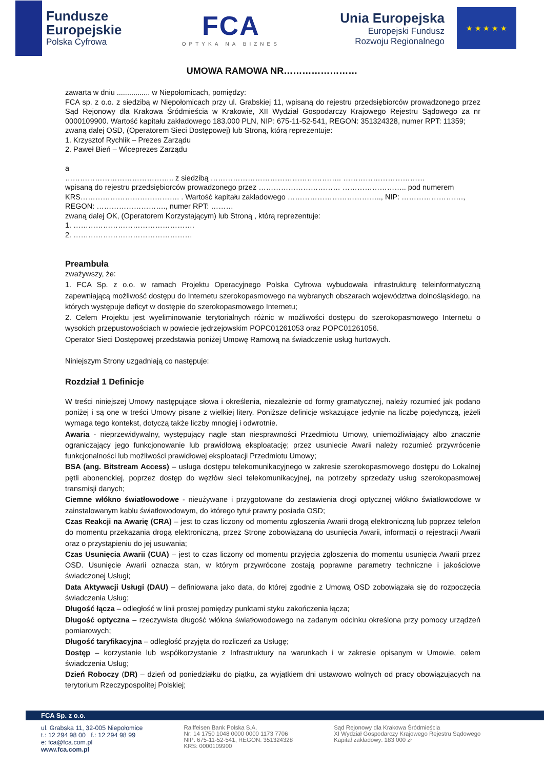Fundusze
Europejskie
Polska Cyfrowa
FCA
OPTYKA NA BIZNES
Unia Europejska
Europejski Fundusz
Rozwoju Regionalnego
★ ★ ★ ★ ★
UMOWA RAMOWA NR……………………
zawarta w dniu ................ w Niepołomicach, pomiędzy:
FCA sp. z o.o. z siedzibą w Niepołomicach przy ul. Grabskiej 11, wpisaną do rejestru przedsiębiorców prowadzonego przez Sąd Rejonowy dla Krakowa Śródmieścia w Krakowie, XII Wydział Gospodarczy Krajowego Rejestru Sądowego za nr 0000109900. Wartość kapitału zakładowego 183.000 PLN, NIP: 675-11-52-541, REGON: 351324328, numer RPT: 11359;
zwaną dalej OSD, (Operatorem Sieci Dostępowej) lub Stroną, którą reprezentuje:
1. Krzysztof Rychlik – Prezes Zarządu
2. Paweł Bień – Wiceprezes Zarządu
a
…………………………………….. z siedzibą …………………………………………….. ……………………………
wpisaną do rejestru przedsiębiorców prowadzonego przez …………………………… …………………….. pod numerem KRS…………………………………. . Wartość kapitału zakładowego ……………………………….., NIP: ……………………., REGON: ………………………., numer RPT: ………
zwaną dalej OK, (Operatorem Korzystającym) lub Stroną , którą reprezentuje:
1. ………………………………………….
2. …………………………………………
Preambuła
zważywszy, że:
1. FCA Sp. z o.o. w ramach Projektu Operacyjnego Polska Cyfrowa wybudowała infrastrukturę teleinformatyczną zapewniającą możliwość dostępu do Internetu szerokopasmowego na wybranych obszarach województwa dolnośląskiego, na których występuje deficyt w dostępie do szerokopasmowego Internetu;
2. Celem Projektu jest wyeliminowanie terytorialnych różnic w możliwości dostępu do szerokopasmowego Internetu o wysokich przepustowościach w powiecie jędrzejowskim POPC01261053 oraz POPC01261056.
Operator Sieci Dostępowej przedstawia poniżej Umowę Ramową na świadczenie usług hurtowych.
Niniejszym Strony uzgadniają co następuje:
Rozdział 1 Definicje
W treści niniejszej Umowy następujące słowa i określenia, niezależnie od formy gramatycznej, należy rozumieć jak podano poniżej i są one w treści Umowy pisane z wielkiej litery. Poniższe definicje wskazujące jedynie na liczbę pojedynczą, jeżeli wymaga tego kontekst, dotyczą także liczby mnogiej i odwrotnie.
Awaria - nieprzewidywalny, występujący nagle stan niesprawności Przedmiotu Umowy, uniemożliwiający albo znacznie ograniczający jego funkcjonowanie lub prawidłową eksploatację; przez usuniecie Awarii należy rozumieć przywrócenie funkcjonalności lub możliwości prawidłowej eksploatacji Przedmiotu Umowy;
BSA (ang. Bitstream Access) – usługa dostępu telekomunikacyjnego w zakresie szerokopasmowego dostępu do Lokalnej pętli abonenckiej, poprzez dostęp do węzłów sieci telekomunikacyjnej, na potrzeby sprzedaży usług szerokopasmowej transmisji danych;
Ciemne włókno światłowodowe - nieużywane i przygotowane do zestawienia drogi optycznej włókno światłowodowe w zainstalowanym kablu światłowodowym, do którego tytuł prawny posiada OSD;
Czas Reakcji na Awarię (CRA) – jest to czas liczony od momentu zgłoszenia Awarii drogą elektroniczną lub poprzez telefon do momentu przekazania drogą elektroniczną, przez Stronę zobowiązaną do usunięcia Awarii, informacji o rejestracji Awarii oraz o przystąpieniu do jej usuwania;
Czas Usunięcia Awarii (CUA) – jest to czas liczony od momentu przyjęcia zgłoszenia do momentu usunięcia Awarii przez OSD. Usunięcie Awarii oznacza stan, w którym przywrócone zostają poprawne parametry techniczne i jakościowe świadczonej Usługi;
Data Aktywacji Usługi (DAU) – definiowana jako data, do której zgodnie z Umową OSD zobowiązała się do rozpoczęcia świadczenia Usług;
Długość łącza – odległość w linii prostej pomiędzy punktami styku zakończenia łącza;
Długość optyczna – rzeczywista długość włókna światłowodowego na zadanym odcinku określona przy pomocy urządzeń pomiarowych;
Długość taryfikacyjna – odległość przyjęta do rozliczeń za Usługę;
Dostęp – korzystanie lub współkorzystanie z Infrastruktury na warunkach i w zakresie opisanym w Umowie, celem świadczenia Usług;
Dzień Roboczy (DR) – dzień od poniedziałku do piątku, za wyjątkiem dni ustawowo wolnych od pracy obowiązujących na terytorium Rzeczypospolitej Polskiej;
FCA Sp. z o.o.
ul. Grabska 11, 32-005 Niepołomice
t.: 12 294 98 00 f.: 12 294 98 99
e: fca@fca.com.pl
www.fca.com.pl
Raiffeisen Bank Polska S.A.
Nr: 14 1750 1048 0000 0000 1173 7706
NIP: 675-11-52-541, REGON: 351324328
KRS: 0000109900
Sąd Rejonowy dla Krakowa Śródmieścia
XI Wydział Gospodarczy Krajowego Rejestru Sądowego
Kapitał zakładowy: 183 000 zł